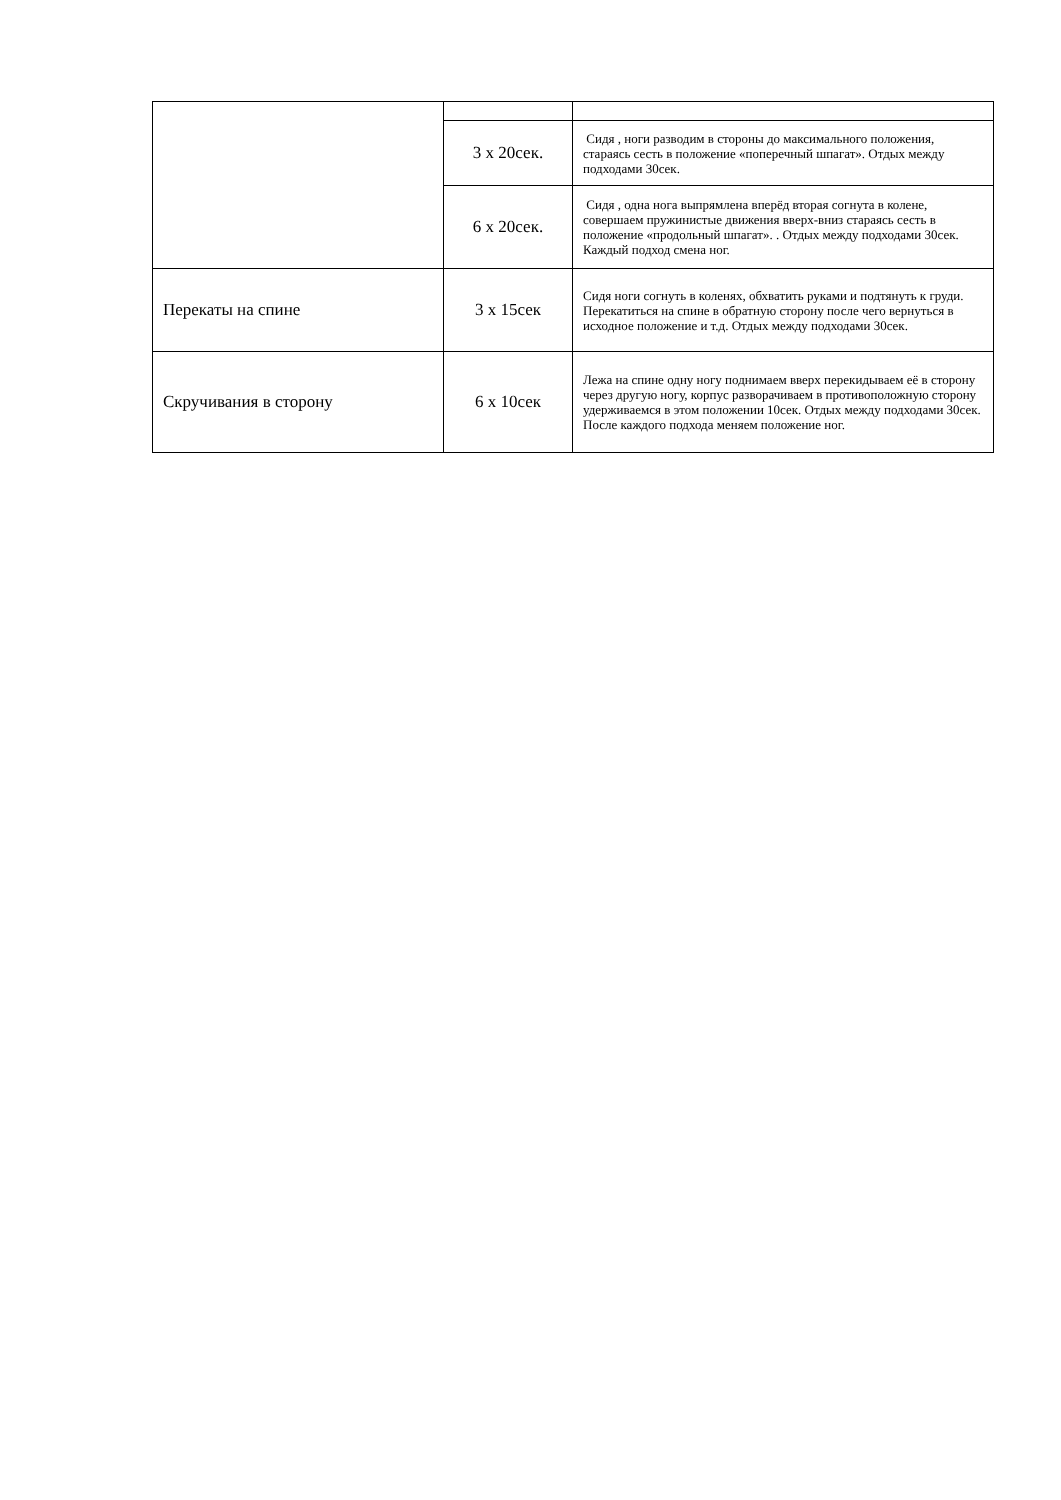| | 3 х 20сек. | Сидя , ноги разводим в стороны до максимального положения, стараясь сесть в положение «поперечный шпагат». Отдых между подходами 30сек. |
| | 6 х 20сек. | Сидя , одна нога выпрямлена вперёд вторая согнута в колене, совершаем пружинистые движения вверх-вниз стараясь сесть в положение «продольный шпагат». . Отдых между подходами 30сек. Каждый подход смена ног. |
| Перекаты на спине | 3 х 15сек | Сидя ноги согнуть в коленях, обхватить руками и подтянуть к груди. Перекатиться на спине в обратную сторону после чего вернуться в исходное положение и т.д. Отдых между подходами 30сек. |
| Скручивания в сторону | 6 х 10сек | Лежа на спине одну ногу поднимаем вверх перекидываем её в сторону через другую ногу, корпус разворачиваем в противоположную сторону удерживаемся в этом положении 10сек. Отдых между подходами 30сек. После каждого подхода меняем положение ног. |